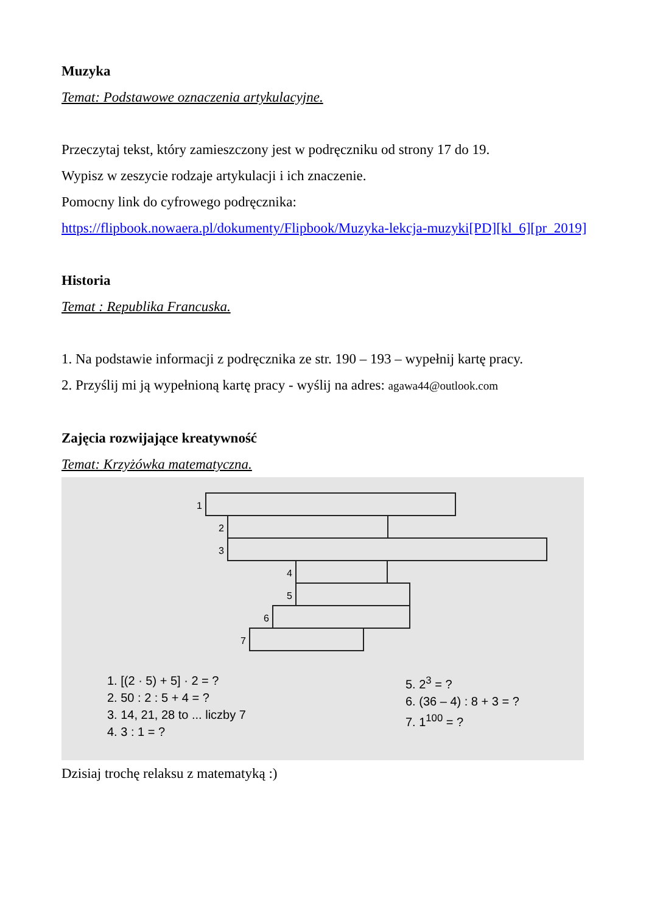Muzyka
Temat: Podstawowe oznaczenia artykulacyjne.
Przeczytaj tekst, który zamieszczony jest w podręczniku od strony 17 do 19.
Wypisz w zeszycie rodzaje artykulacji i ich znaczenie.
Pomocny link do cyfrowego podręcznika:
https://flipbook.nowaera.pl/dokumenty/Flipbook/Muzyka-lekcja-muzyki[PD][kl_6][pr_2019]
Historia
Temat : Republika Francuska.
1. Na podstawie informacji z podręcznika ze str. 190 – 193 – wypełnij kartę pracy.
2. Przyślij mi ją wypełnioną kartę pracy - wyślij na adres: agawa44@outlook.com
Zajęcia rozwijające kreatywność
Temat: Krzyżówka matematyczna.
1
2
3
4
5
6
7
1. [(2 · 5) + 5] · 2 = ?
2. 50 : 2 : 5 + 4 = ?
3. 14, 21, 28 to ... liczby 7
4. 3 : 1 = ?
5. 2<sup>3</sup> = ?
6. (36 – 4) : 8 + 3 = ?
7. 1<sup>100</sup> = ?
Dzisiaj trochę relaksu z matematyką :)